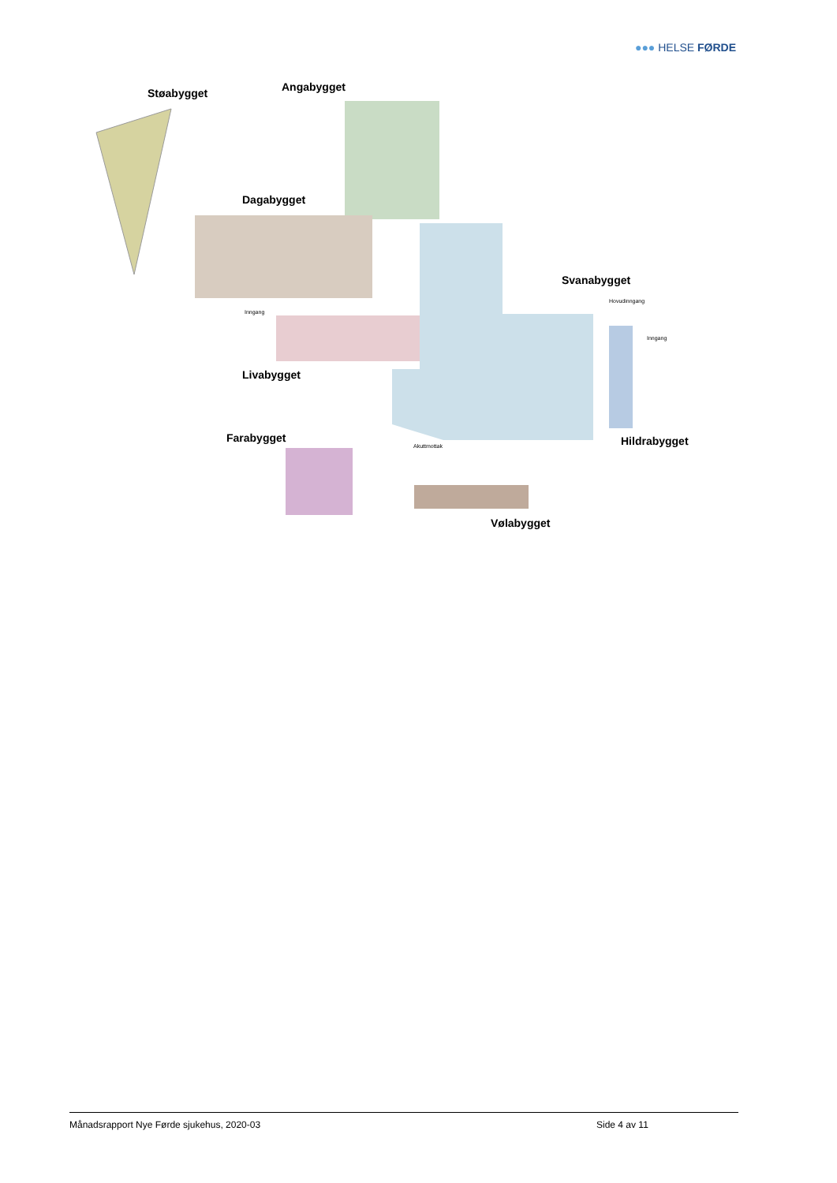●●● HELSE FØRDE
Støabygget
Angabygget
Dagabygget
Livabygget
Svanabygget
Hildrabygget
Farabygget
Vølabygget
Inngang
Hovudinngang
Inngang
Akuttmottak
Månadsrapport Nye Førde sjukehus, 2020-03 Side 4 av 11